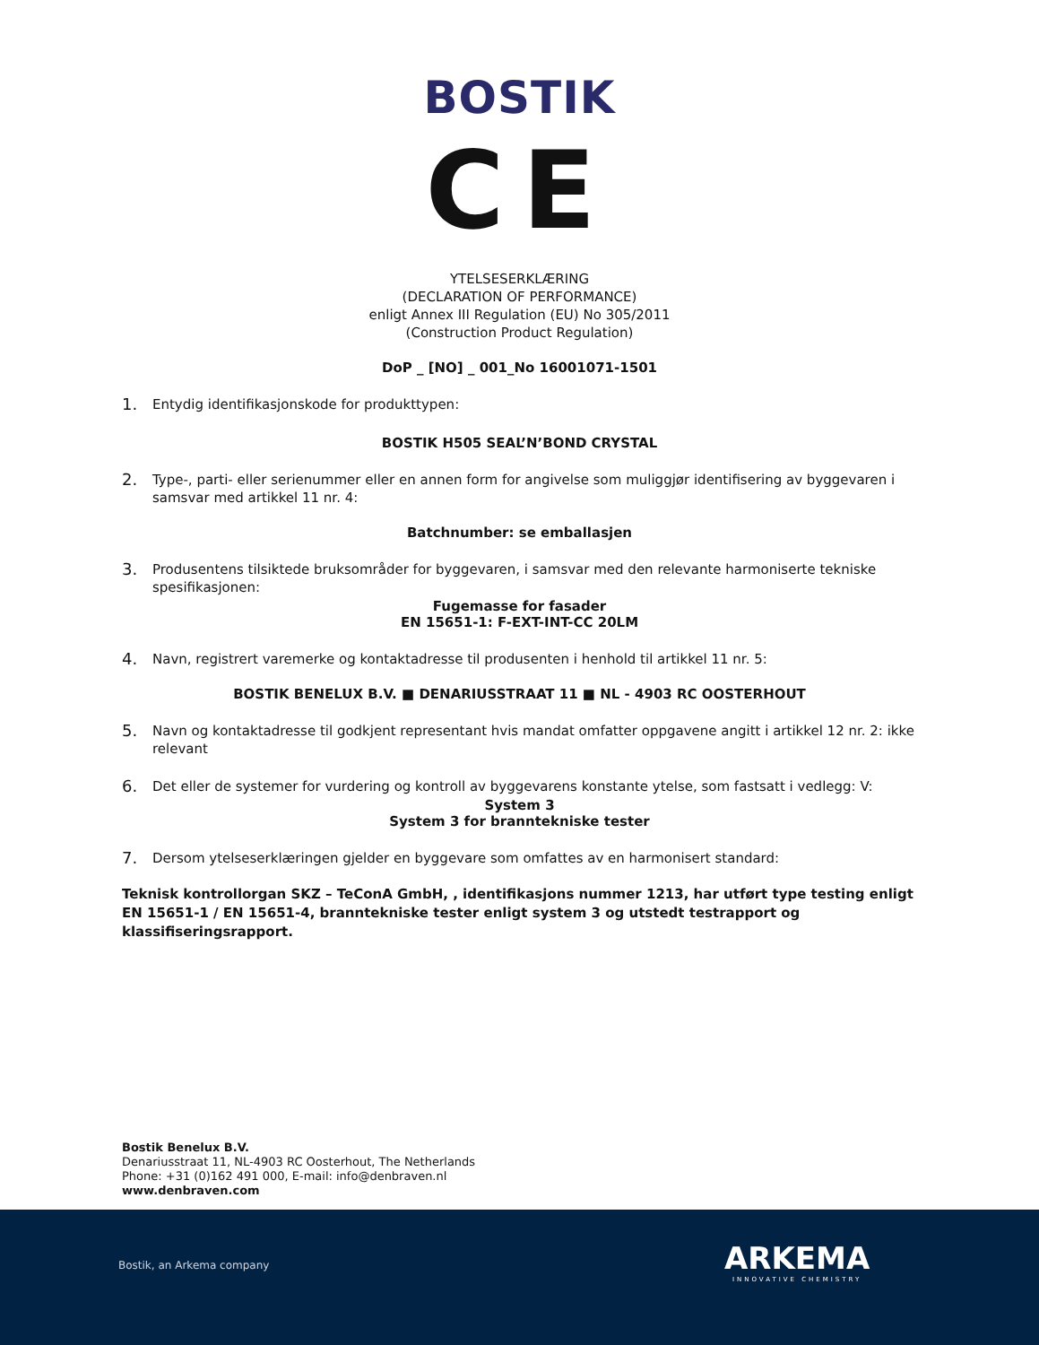BOSTIK
CE
YTELSESERKLÆRING
(DECLARATION OF PERFORMANCE)
enligt Annex III Regulation (EU) No 305/2011
(Construction Product Regulation)
DoP _ [NO] _ 001_No 16001071-1501
1. Entydig identifikasjonskode for produkttypen:
BOSTIK H505 SEAL’N’BOND CRYSTAL
2. Type-, parti- eller serienummer eller en annen form for angivelse som muliggjør identifisering av byggevaren i samsvar med artikkel 11 nr. 4:
Batchnumber: se emballasjen
3. Produsentens tilsiktede bruksområder for byggevaren, i samsvar med den relevante harmoniserte tekniske spesifikasjonen:
Fugemasse for fasader
EN 15651-1: F-EXT-INT-CC 20LM
4. Navn, registrert varemerke og kontaktadresse til produsenten i henhold til artikkel 11 nr. 5:
BOSTIK BENELUX B.V. ■ DENARIUSSTRAAT 11 ■ NL - 4903 RC OOSTERHOUT
5. Navn og kontaktadresse til godkjent representant hvis mandat omfatter oppgavene angitt i artikkel 12 nr. 2: ikke relevant
6. Det eller de systemer for vurdering og kontroll av byggevarens konstante ytelse, som fastsatt i vedlegg: V:
System 3
System 3 for branntekniske tester
7. Dersom ytelseserklæringen gjelder en byggevare som omfattes av en harmonisert standard:
Teknisk kontrollorgan SKZ – TeConA GmbH, , identifikasjons nummer 1213, har utført type testing enligt EN 15651-1 / EN 15651-4, branntekniske tester enligt system 3 og utstedt testrapport og klassifiseringsrapport.
Bostik Benelux B.V.
Denariusstraat 11, NL-4903 RC Oosterhout, The Netherlands
Phone: +31 (0)162 491 000, E-mail: info@denbraven.nl
www.denbraven.com
Bostik, an Arkema company ARKEMA
INNOVATIVE CHEMISTRY